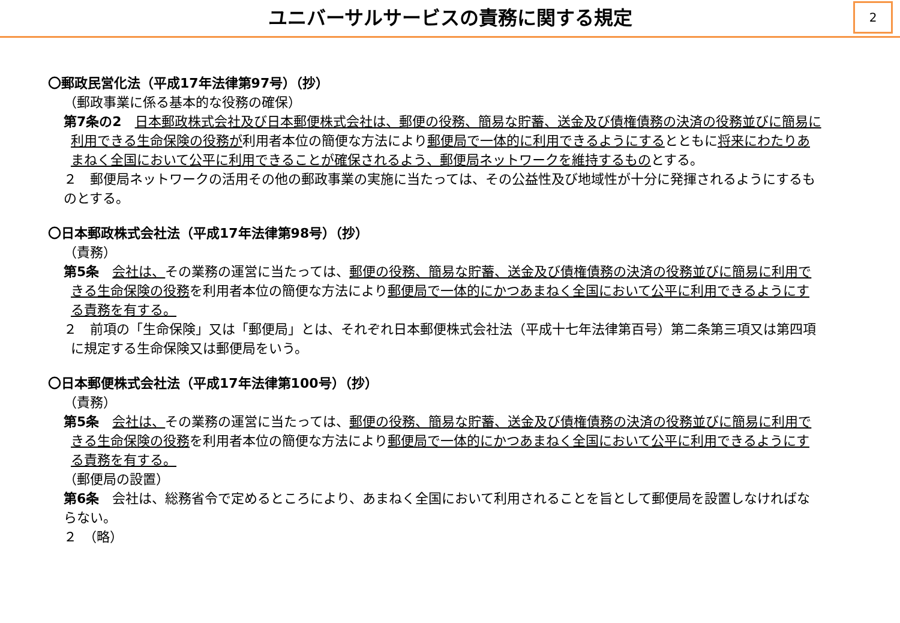ユニバーサルサービスの責務に関する規定
2
〇郵政民営化法（平成17年法律第97号）（抄）
（郵政事業に係る基本的な役務の確保）
第7条の2　日本郵政株式会社及び日本郵便株式会社は、郵便の役務、簡易な貯蓄、送金及び債権債務の決済の役務並びに簡易に利用できる生命保険の役務が利用者本位の簡便な方法により郵便局で一体的に利用できるようにするとともに将来にわたりあまねく全国において公平に利用できることが確保されるよう、郵便局ネットワークを維持するものとする。
２　郵便局ネットワークの活用その他の郵政事業の実施に当たっては、その公益性及び地域性が十分に発揮されるようにするものとする。
〇日本郵政株式会社法（平成17年法律第98号）（抄）
（責務）
第5条　会社は、その業務の運営に当たっては、郵便の役務、簡易な貯蓄、送金及び債権債務の決済の役務並びに簡易に利用できる生命保険の役務を利用者本位の簡便な方法により郵便局で一体的にかつあまねく全国において公平に利用できるようにする責務を有する。
２　前項の「生命保険」又は「郵便局」とは、それぞれ日本郵便株式会社法（平成十七年法律第百号）第二条第三項又は第四項に規定する生命保険又は郵便局をいう。
〇日本郵便株式会社法（平成17年法律第100号）（抄）
（責務）
第5条　会社は、その業務の運営に当たっては、郵便の役務、簡易な貯蓄、送金及び債権債務の決済の役務並びに簡易に利用できる生命保険の役務を利用者本位の簡便な方法により郵便局で一体的にかつあまねく全国において公平に利用できるようにする責務を有する。
（郵便局の設置）
第6条　会社は、総務省令で定めるところにより、あまねく全国において利用されることを旨として郵便局を設置しなければならない。
２　（略）